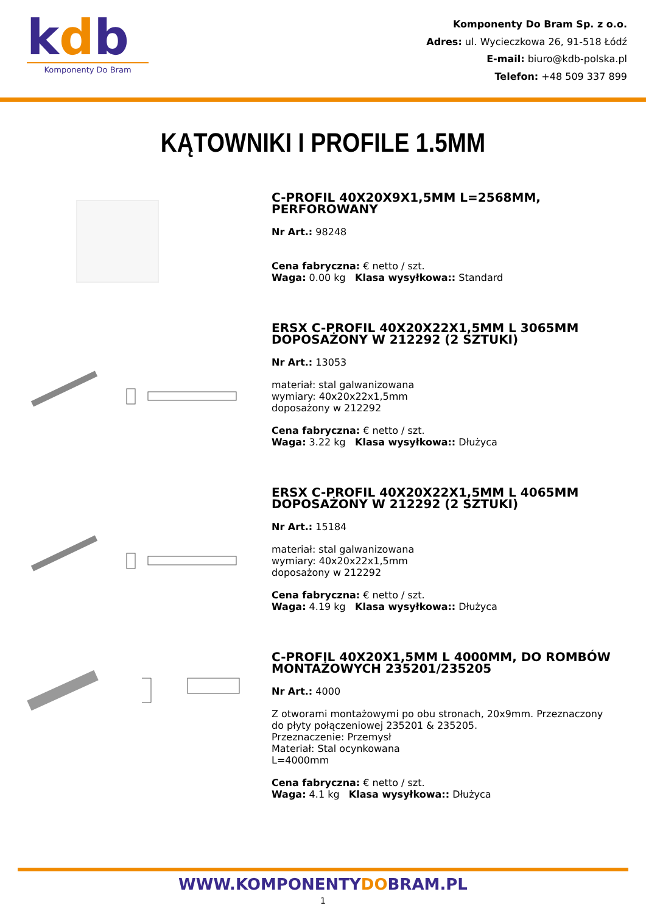kdb
Komponenty Do Bram
Komponenty Do Bram Sp. z o.o.
Adres: ul. Wycieczkowa 26, 91-518 Łódź
E-mail: biuro@kdb-polska.pl
Telefon: +48 509 337 899
KĄTOWNIKI I PROFILE 1.5MM
C-PROFIL 40X20X9X1,5MM L=2568MM, PERFOROWANY
Nr Art.: 98248
Cena fabryczna: € netto / szt.
Waga: 0.00 kg Klasa wysyłkowa:: Standard
ERSX C-PROFIL 40X20X22X1,5MM L 3065MM DOPOSAŻONY W 212292 (2 SZTUKI)
Nr Art.: 13053
materiał: stal galwanizowana
wymiary: 40x20x22x1,5mm
doposażony w 212292
Cena fabryczna: € netto / szt.
Waga: 3.22 kg Klasa wysyłkowa:: Dłużyca
ERSX C-PROFIL 40X20X22X1,5MM L 4065MM DOPOSAŻONY W 212292 (2 SZTUKI)
Nr Art.: 15184
materiał: stal galwanizowana
wymiary: 40x20x22x1,5mm
doposażony w 212292
Cena fabryczna: € netto / szt.
Waga: 4.19 kg Klasa wysyłkowa:: Dłużyca
C-PROFIL 40X20X1,5MM L 4000MM, DO ROMBÓW MONTAŻOWYCH 235201/235205
Nr Art.: 4000
Z otworami montażowymi po obu stronach, 20x9mm. Przeznaczony do płyty połączeniowej 235201 & 235205.
Przeznaczenie: Przemysł
Materiał: Stal ocynkowana
L=4000mm
Cena fabryczna: € netto / szt.
Waga: 4.1 kg Klasa wysyłkowa:: Dłużyca
WWW.KOMPONENTYDOBRAM.PL
1